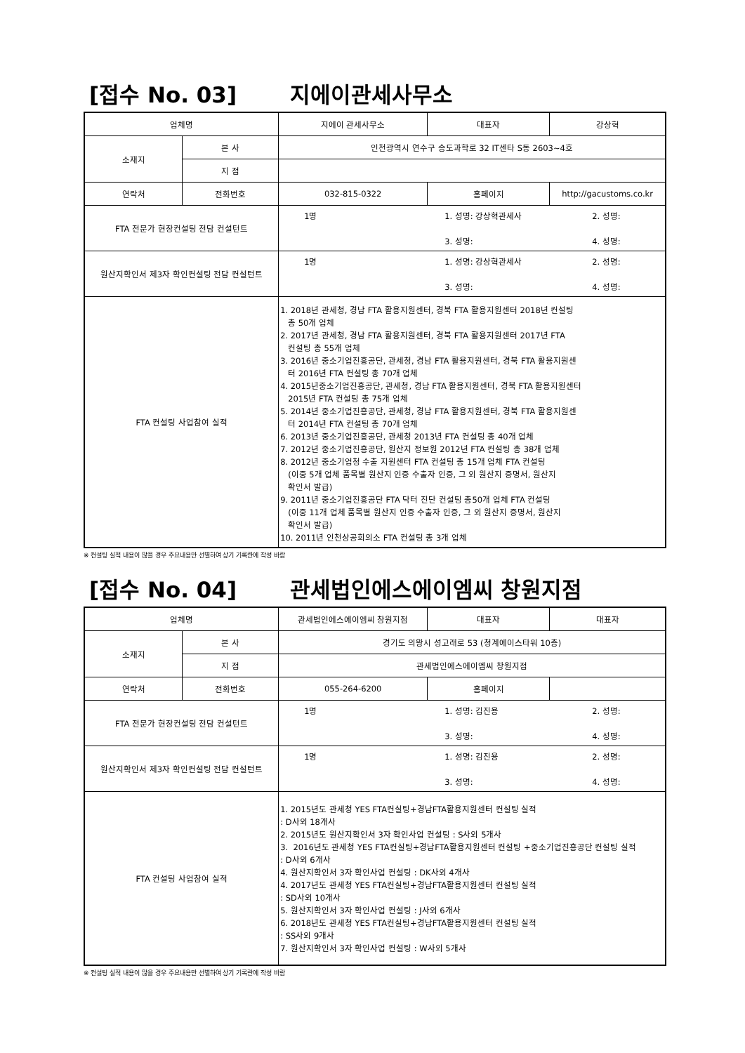[접수 No. 03] 지에이관세사무소
| 업체명 | | 지에이 관세사무소 | 대표자 | 강상혁 |
| 소재지 | 본 사 | 인천광역시 연수구 송도과학로 32 IT센타 S동 2603~4호 | | |
| | 지 점 | | | |
| 연락처 | 전화번호 | 032-815-0322 | 홈페이지 | http://gacustoms.co.kr |
| FTA 전문가 현장컨설팅 전담 컨설턴트 | | 1명 1. 성명: 강상혁관세사 2. 성명: 3. 성명: 4. 성명: | | |
| 원산지확인서 제3자 확인컨설팅 전담 컨설턴트 | | 1명 1. 성명: 강상혁관세사 2. 성명: 3. 성명: 4. 성명: | | |
| FTA 컨설팅 사업참여 실적 | | 1. 2018년 관세청, 경남 FTA 활용지원센터, 경북 FTA 활용지원센터 2018년 컨설팅 총 50개 업체 2. 2017년 관세청, 경남 FTA 활용지원센터, 경북 FTA 활용지원센터 2017년 FTA 컨설팅 총 55개 업체 3. 2016년 중소기업진흥공단, 관세청, 경남 FTA 활용지원센터, 경북 FTA 활용지원센 터 2016년 FTA 컨설팅 총 70개 업체 4. 2015년중소기업진흥공단, 관세청, 경남 FTA 활용지원센터, 경북 FTA 활용지원센터 2015년 FTA 컨설팅 총 75개 업체 5. 2014년 중소기업진흥공단, 관세청, 경남 FTA 활용지원센터, 경북 FTA 활용지원센 터 2014년 FTA 컨설팅 총 70개 업체 6. 2013년 중소기업진흥공단, 관세청 2013년 FTA 컨설팅 총 40개 업체 7. 2012년 중소기업진흥공단, 원산지 정보원 2012년 FTA 컨설팅 총 38개 업체 8. 2012년 중소기업청 수출 지원센터 FTA 컨설팅 총 15개 업체 FTA 컨설팅 (이중 5개 업체 품목별 원산지 인증 수출자 인증, 그 외 원산지 증명서, 원산지 확인서 발급) 9. 2011년 중소기업진흥공단 FTA 닥터 진단 컨설팅 총50개 업체 FTA 컨설팅 (이중 11개 업체 품목별 원산지 인증 수출자 인증, 그 외 원산지 증명서, 원산지 확인서 발급) 10. 2011년 인천상공회의소 FTA 컨설팅 총 3개 업체 | | |
※ 컨설팅 실적 내용이 많을 경우 주요내용만 선별하여 상기 기록란에 작성 바람
[접수 No. 04] 관세법인에스에이엠씨 창원지점
| 업체명 | | 관세법인에스에이엠씨 창원지점 | 대표자 | 대표자 |
| 소재지 | 본 사 | 경기도 의왕시 성고래로 53 (청계에이스타워 10층) | | |
| | 지 점 | 관세법인에스에이엠씨 창원지점 | | |
| 연락처 | 전화번호 | 055-264-6200 | 홈페이지 | |
| FTA 전문가 현장컨설팅 전담 컨설턴트 | | 1명 1. 성명: 김진용 2. 성명: 3. 성명: 4. 성명: | | |
| 원산지확인서 제3자 확인컨설팅 전담 컨설턴트 | | 1명 1. 성명: 김진용 2. 성명: 3. 성명: 4. 성명: | | |
| FTA 컨설팅 사업참여 실적 | | 1. 2015년도 관세청 YES FTA컨실팅+경남FTA활용지원센터 컨설팅 실적 : D사외 18개사 2. 2015년도 원산지확인서 3자 확인사업 컨설팅 : S사외 5개사 3. 2016년도 관세청 YES FTA컨실팅+경남FTA활용지원센터 컨설팅 +중소기업진흥공단 컨설팅 실적 : D사외 6개사 4. 원산지확인서 3자 확인사업 컨설팅 : DK사외 4개사 4. 2017년도 관세청 YES FTA컨실팅+경남FTA활용지원센터 컨설팅 실적 : SD사외 10개사 5. 원산지확인서 3자 확인사업 컨설팅 : J사외 6개사 6. 2018년도 관세청 YES FTA컨실팅+경남FTA활용지원센터 컨설팅 실적 : SS사외 9개사 7. 원산지확인서 3자 확인사업 컨설팅 : W사외 5개사 | | |
※ 컨설팅 실적 내용이 많을 경우 주요내용만 선별하여 상기 기록란에 작성 바람